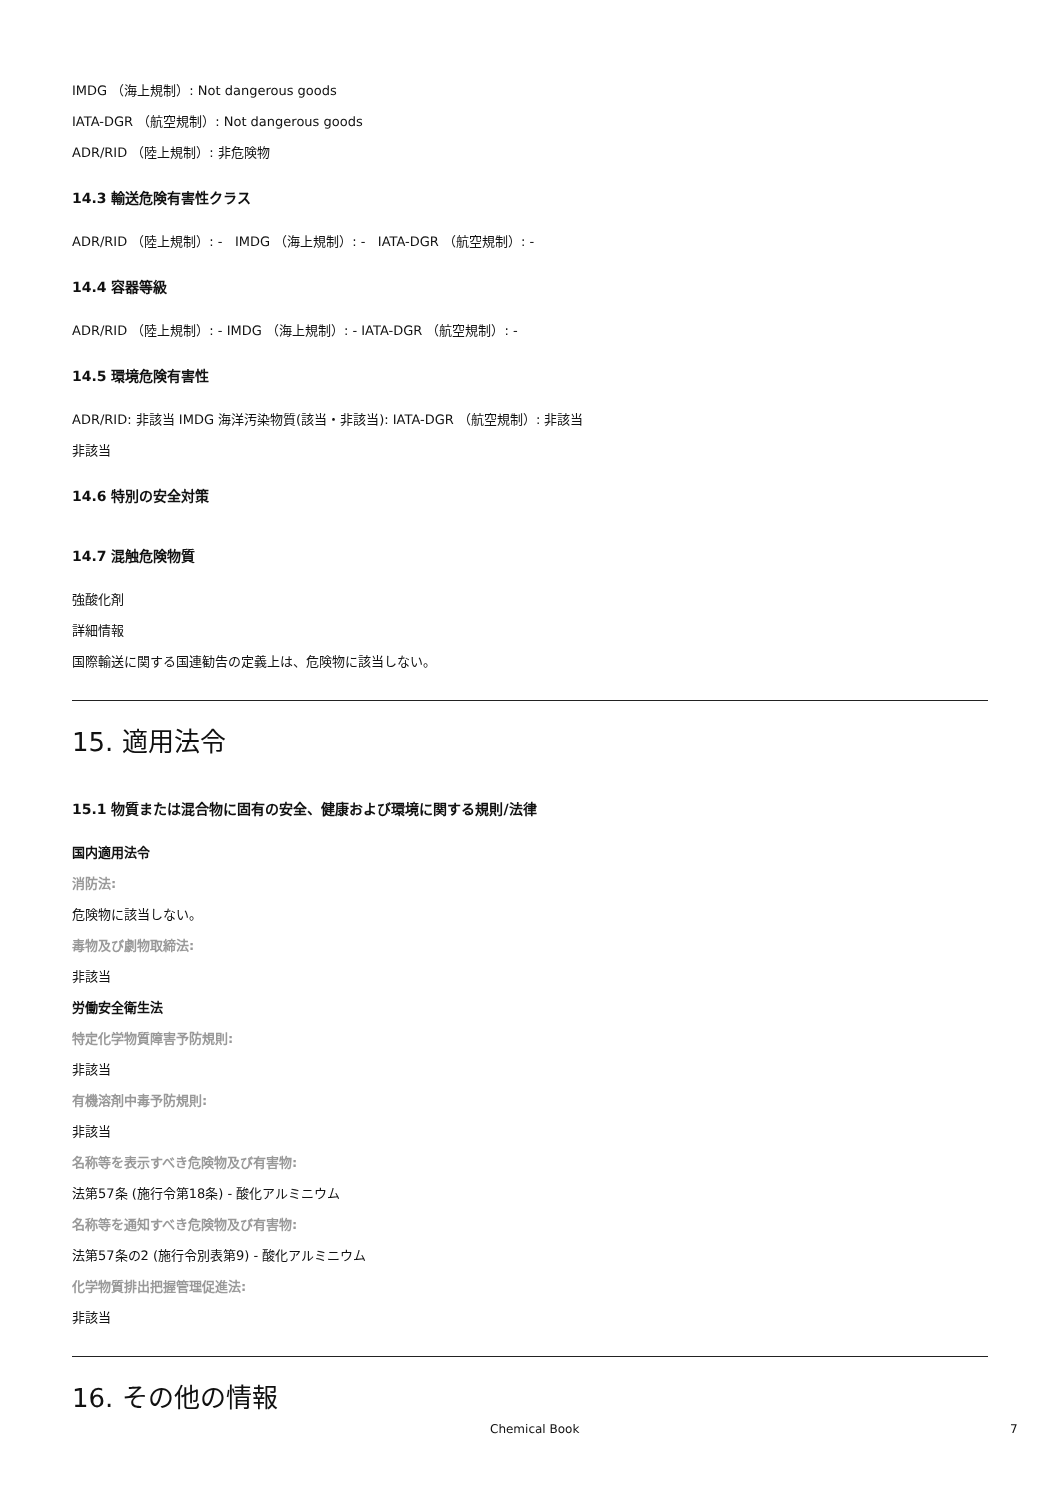IMDG （海上規制）: Not dangerous goods
IATA-DGR （航空規制）: Not dangerous goods
ADR/RID （陸上規制）: 非危険物
14.3 輸送危険有害性クラス
ADR/RID （陸上規制）: - IMDG （海上規制）: - IATA-DGR （航空規制）: -
14.4 容器等級
ADR/RID （陸上規制）: - IMDG （海上規制）: - IATA-DGR （航空規制）: -
14.5 環境危険有害性
ADR/RID: 非該当 IMDG 海洋汚染物質(該当・非該当): IATA-DGR （航空規制）: 非該当
非該当
14.6 特別の安全対策
14.7 混触危険物質
強酸化剤
詳細情報
国際輸送に関する国連勧告の定義上は、危険物に該当しない。
15. 適用法令
15.1 物質または混合物に固有の安全、健康および環境に関する規則/法律
国内適用法令
消防法:
危険物に該当しない。
毒物及び劇物取締法:
非該当
労働安全衛生法
特定化学物質障害予防規則:
非該当
有機溶剤中毒予防規則:
非該当
名称等を表示すべき危険物及び有害物:
法第57条 (施行令第18条) - 酸化アルミニウム
名称等を通知すべき危険物及び有害物:
法第57条の2 (施行令別表第9) - 酸化アルミニウム
化学物質排出把握管理促進法:
非該当
16. その他の情報
Chemical Book 7